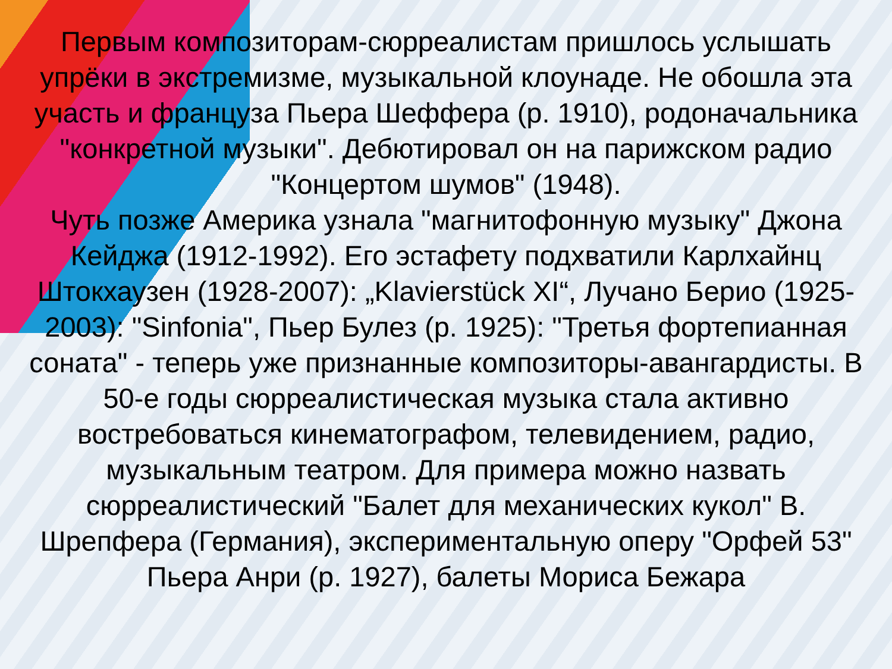Первым композиторам-сюрреалистам пришлось услышать упрёки в экстремизме, музыкальной клоунаде. Не обошла эта участь и француза Пьера Шеффера (р. 1910), родоначальника "конкретной музыки". Дебютировал он на парижском радио "Концертом шумов" (1948).
Чуть позже Америка узнала "магнитофонную музыку" Джона Кейджа (1912-1992). Его эстафету подхватили Карлхайнц Штокхаузен (1928-2007): „Klavierstück XI“, Лучано Берио (1925-2003): "Sinfonia", Пьер Булез (р. 1925): "Третья фортепианная соната" - теперь уже признанные композиторы-авангардисты. В 50-е годы сюрреалистическая музыка стала активно востребоваться кинематографом, телевидением, радио, музыкальным театром. Для примера можно назвать сюрреалистический "Балет для механических кукол" В. Шрепфера (Германия), экспериментальную оперу "Орфей 53" Пьера Анри (р. 1927), балеты Мориса Бежара